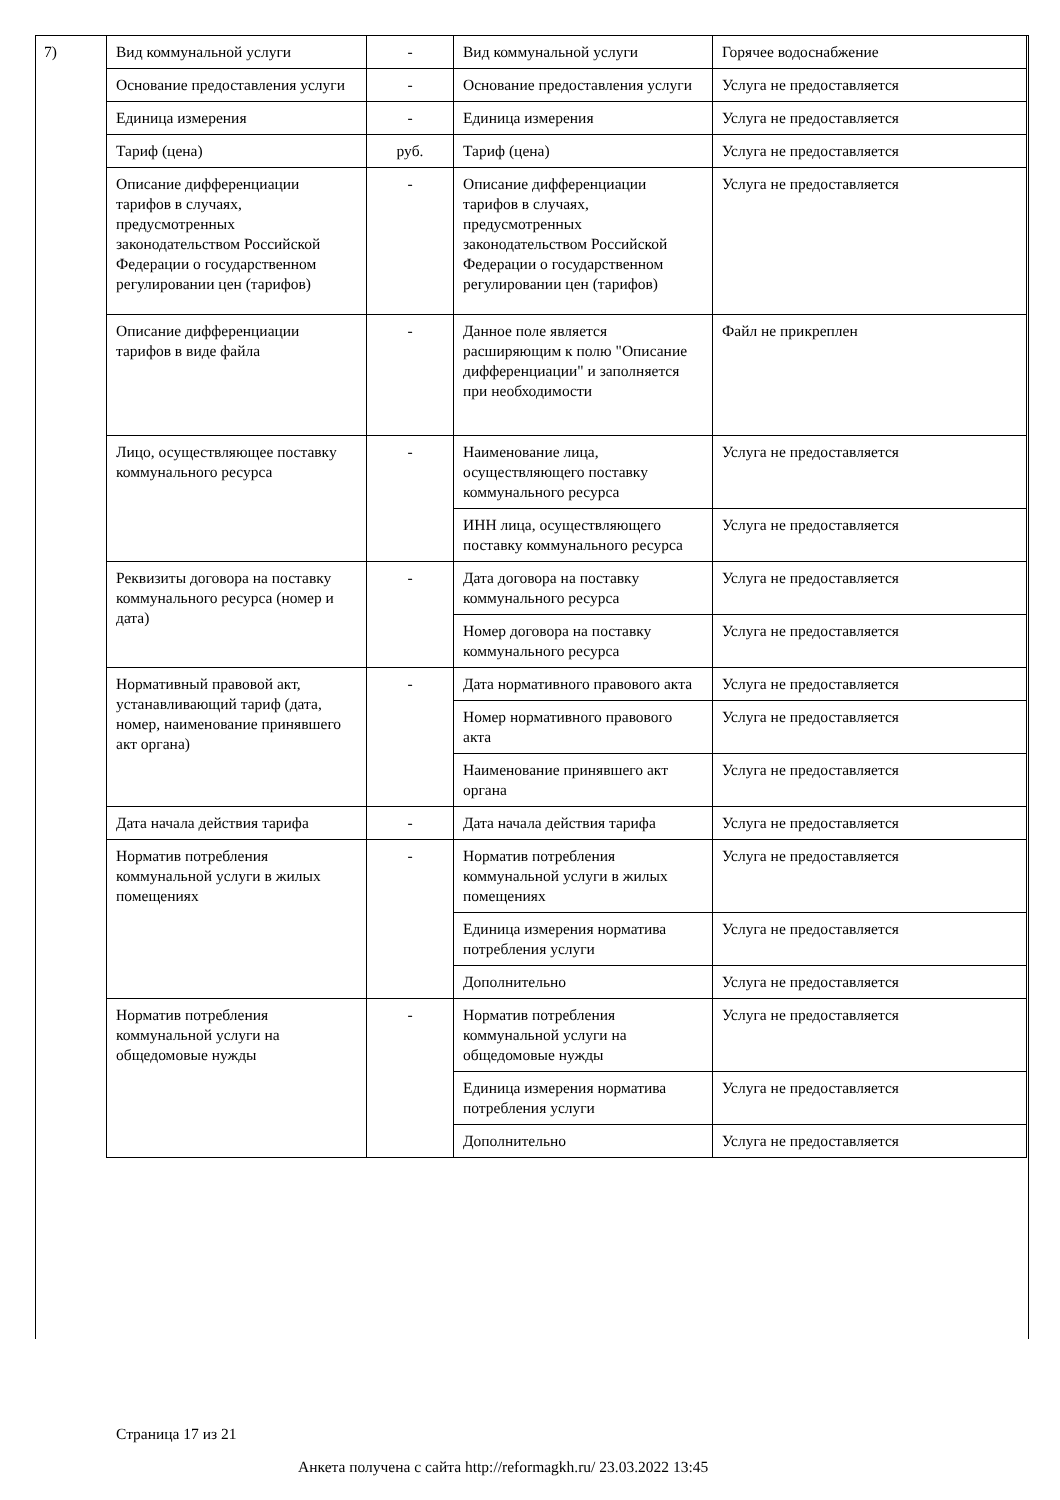7)
| Вид коммунальной услуги | - | Вид коммунальной услуги | Горячее водоснабжение |
| Основание предоставления услуги | - | Основание предоставления услуги | Услуга не предоставляется |
| Единица измерения | - | Единица измерения | Услуга не предоставляется |
| Тариф (цена) | руб. | Тариф (цена) | Услуга не предоставляется |
| Описание дифференциации тарифов в случаях, предусмотренных законодательством Российской Федерации о государственном регулировании цен (тарифов) | - | Описание дифференциации тарифов в случаях, предусмотренных законодательством Российской Федерации о государственном регулировании цен (тарифов) | Услуга не предоставляется |
| Описание дифференциации тарифов в виде файла | - | Данное поле является расширяющим к полю "Описание дифференциации" и заполняется при необходимости | Файл не прикреплен |
| Лицо, осуществляющее поставку коммунального ресурса | - | Наименование лица, осуществляющего поставку коммунального ресурса | Услуга не предоставляется |
| | | ИНН лица, осуществляющего поставку коммунального ресурса | Услуга не предоставляется |
| Реквизиты договора на поставку коммунального ресурса (номер и дата) | - | Дата договора на поставку коммунального ресурса | Услуга не предоставляется |
| | | Номер договора на поставку коммунального ресурса | Услуга не предоставляется |
| Нормативный правовой акт, устанавливающий тариф (дата, номер, наименование принявшего акт органа) | - | Дата нормативного правового акта | Услуга не предоставляется |
| | | Номер нормативного правового акта | Услуга не предоставляется |
| | | Наименование принявшего акт органа | Услуга не предоставляется |
| Дата начала действия тарифа | - | Дата начала действия тарифа | Услуга не предоставляется |
| Норматив потребления коммунальной услуги в жилых помещениях | - | Норматив потребления коммунальной услуги в жилых помещениях | Услуга не предоставляется |
| | | Единица измерения норматива потребления услуги | Услуга не предоставляется |
| | | Дополнительно | Услуга не предоставляется |
| Норматив потребления коммунальной услуги на общедомовые нужды | - | Норматив потребления коммунальной услуги на общедомовые нужды | Услуга не предоставляется |
| | | Единица измерения норматива потребления услуги | Услуга не предоставляется |
| | | Дополнительно | Услуга не предоставляется |
Страница 17 из 21
Анкета получена с сайта http://reformagkh.ru/ 23.03.2022 13:45